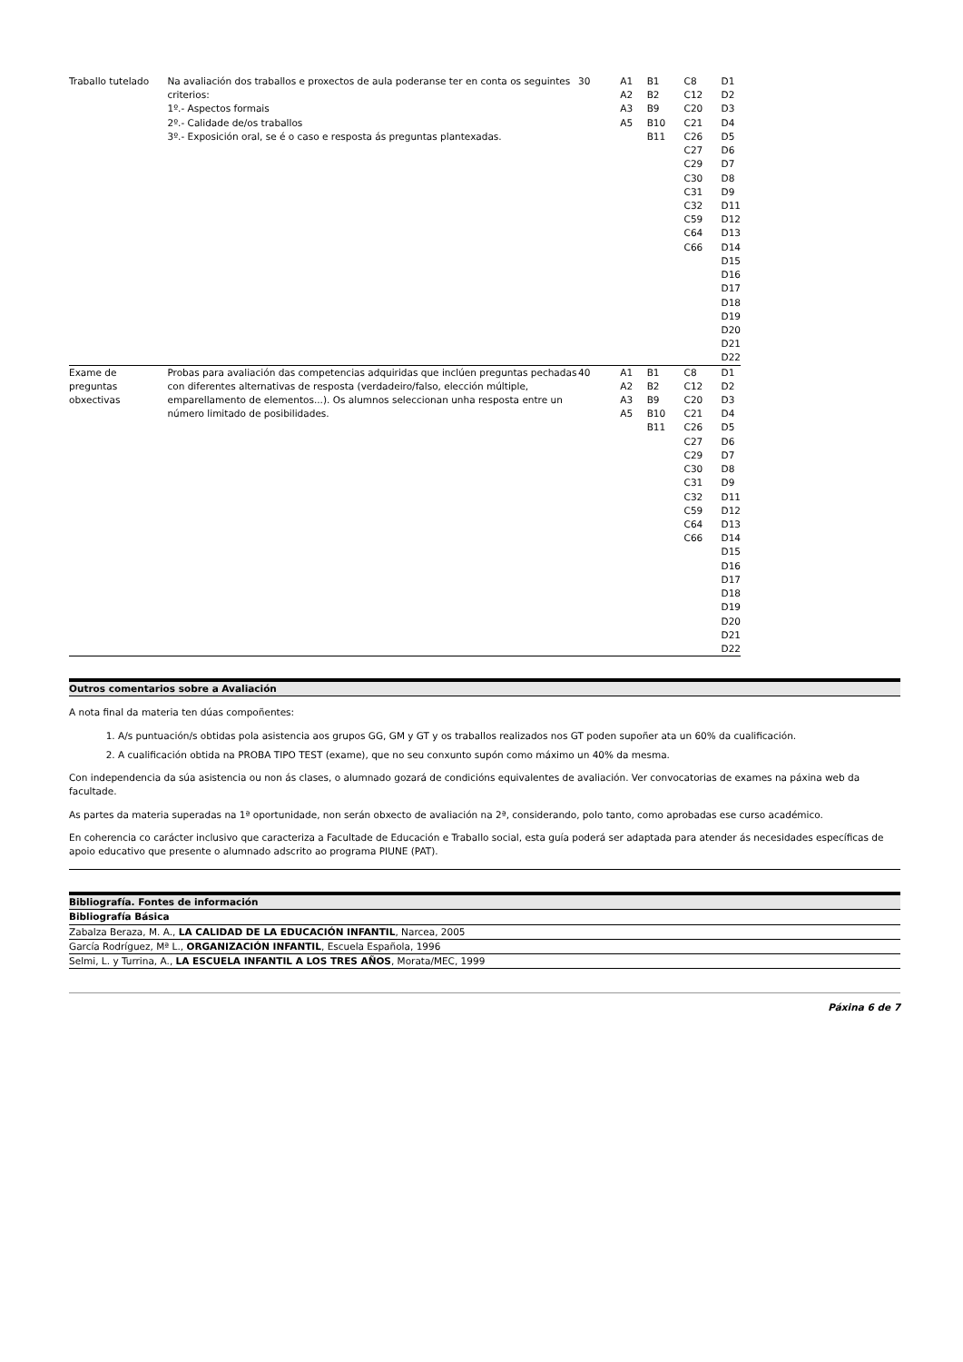| Traballo tutelado | Na avaliación dos traballos e proxectos de aula poderanse ter en conta os seguintes criterios: 1º.- Aspectos formais 2º.- Calidade de/os traballos 3º.- Exposición oral, se é o caso e resposta ás preguntas plantexadas. | 30 | A1 A2 A3 A5 | B1 B2 B9 B10 B11 | C8 C12 C20 C21 C26 C27 C29 C30 C31 C32 C59 C64 C66 | D1 D2 D3 D4 D5 D6 D7 D8 D9 D11 D12 D13 D14 D15 D16 D17 D18 D19 D20 D21 D22 |
| Exame de preguntas obxectivas | Probas para avaliación das competencias adquiridas que inclúen preguntas pechadas con diferentes alternativas de resposta (verdadeiro/falso, elección múltiple, emparellamento de elementos...). Os alumnos seleccionan unha resposta entre un número limitado de posibilidades. | 40 | A1 A2 A3 A5 | B1 B2 B9 B10 B11 | C8 C12 C20 C21 C26 C27 C29 C30 C31 C32 C59 C64 C66 | D1 D2 D3 D4 D5 D6 D7 D8 D9 D11 D12 D13 D14 D15 D16 D17 D18 D19 D20 D21 D22 |
Outros comentarios sobre a Avaliación
A nota final da materia ten dúas compoñentes:
1. A/s puntuación/s obtidas pola asistencia aos grupos GG, GM y GT y os traballos realizados nos GT poden supoñer ata un 60% da cualificación.
2. A cualificación obtida na PROBA TIPO TEST (exame), que no seu conxunto supón como máximo un 40% da mesma.
Con independencia da súa asistencia ou non ás clases, o alumnado gozará de condicións equivalentes de avaliación. Ver convocatorias de exames na páxina web da facultade.
As partes da materia superadas na 1ª oportunidade, non serán obxecto de avaliación na 2ª, considerando, polo tanto, como aprobadas ese curso académico.
En coherencia co carácter inclusivo que caracteriza a Facultade de Educación e Traballo social, esta guía poderá ser adaptada para atender ás necesidades específicas de apoio educativo que presente o alumnado adscrito ao programa PIUNE (PAT).
Bibliografía. Fontes de información
Bibliografía Básica
Zabalza Beraza, M. A., LA CALIDAD DE LA EDUCACIÓN INFANTIL, Narcea, 2005
García Rodríguez, Mª L., ORGANIZACIÓN INFANTIL, Escuela Española, 1996
Selmi, L. y Turrina, A., LA ESCUELA INFANTIL A LOS TRES AÑOS, Morata/MEC, 1999
Páxina 6 de 7